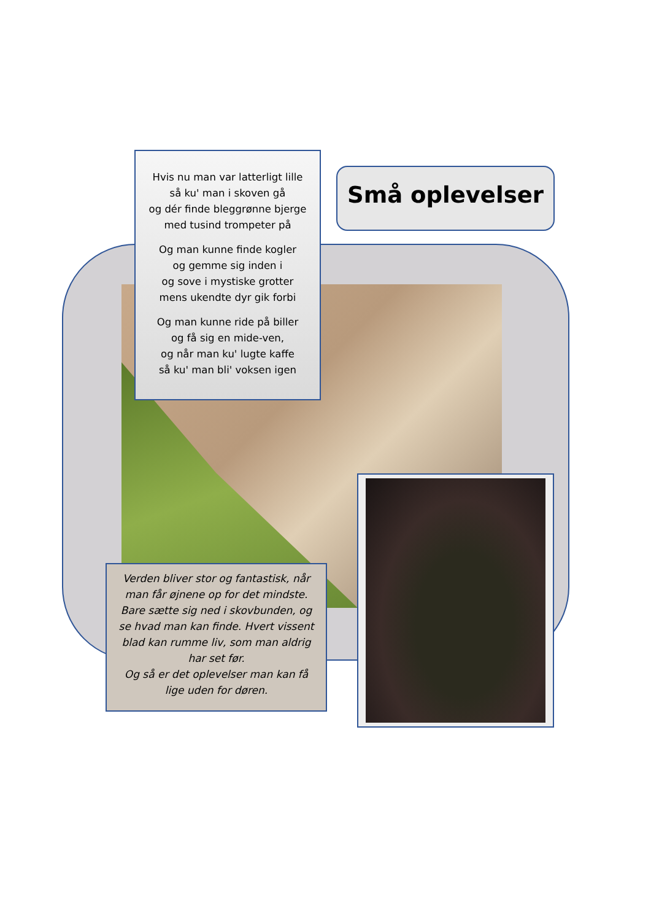Hvis nu man var latterligt lille
så ku' man i skoven gå
og dér finde bleggrønne bjerge
med tusind trompeter på
Og man kunne finde kogler
og gemme sig inden i
og sove i mystiske grotter
mens ukendte dyr gik forbi
Og man kunne ride på biller
og få sig en mide-ven,
og når man ku' lugte kaffe
så ku' man bli' voksen igen
Små oplevelser
Verden bliver stor og fantastisk, når man får øjnene op for det mindste.
Bare sætte sig ned i skovbunden, og se hvad man kan finde. Hvert vissent blad kan rumme liv, som man aldrig har set før.
Og så er det oplevelser man kan få lige uden for døren.